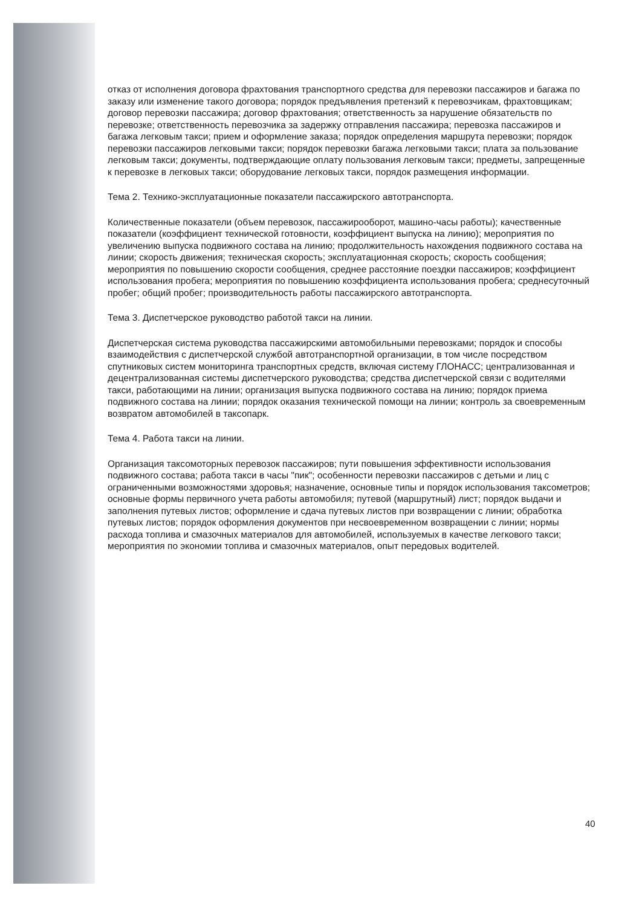отказ от исполнения договора фрахтования транспортного средства для перевозки пассажиров и багажа по заказу или изменение такого договора; порядок предъявления претензий к перевозчикам, фрахтовщикам; договор перевозки пассажира; договор фрахтования; ответственность за нарушение обязательств по перевозке; ответственность перевозчика за задержку отправления пассажира; перевозка пассажиров и багажа легковым такси; прием и оформление заказа; порядок определения маршрута перевозки; порядок перевозки пассажиров легковыми такси; порядок перевозки багажа легковыми такси; плата за пользование легковым такси; документы, подтверждающие оплату пользования легковым такси; предметы, запрещенные к перевозке в легковых такси; оборудование легковых такси, порядок размещения информации.
Тема 2. Технико-эксплуатационные показатели пассажирского автотранспорта.
Количественные показатели (объем перевозок, пассажирооборот, машино-часы работы); качественные показатели (коэффициент технической готовности, коэффициент выпуска на линию); мероприятия по увеличению выпуска подвижного состава на линию; продолжительность нахождения подвижного состава на линии; скорость движения; техническая скорость; эксплуатационная скорость; скорость сообщения; мероприятия по повышению скорости сообщения, среднее расстояние поездки пассажиров; коэффициент использования пробега; мероприятия по повышению коэффициента использования пробега; среднесуточный пробег; общий пробег; производительность работы пассажирского автотранспорта.
Тема 3. Диспетчерское руководство работой такси на линии.
Диспетчерская система руководства пассажирскими автомобильными перевозками; порядок и способы взаимодействия с диспетчерской службой автотранспортной организации, в том числе посредством спутниковых систем мониторинга транспортных средств, включая систему ГЛОНАСС; централизованная и децентрализованная системы диспетчерского руководства; средства диспетчерской связи с водителями такси, работающими на линии; организация выпуска подвижного состава на линию; порядок приема подвижного состава на линии; порядок оказания технической помощи на линии; контроль за своевременным возвратом автомобилей в таксопарк.
Тема 4. Работа такси на линии.
Организация таксомоторных перевозок пассажиров; пути повышения эффективности использования подвижного состава; работа такси в часы "пик"; особенности перевозки пассажиров с детьми и лиц с ограниченными возможностями здоровья; назначение, основные типы и порядок использования таксометров; основные формы первичного учета работы автомобиля; путевой (маршрутный) лист; порядок выдачи и заполнения путевых листов; оформление и сдача путевых листов при возвращении с линии; обработка путевых листов; порядок оформления документов при несвоевременном возвращении с линии; нормы расхода топлива и смазочных материалов для автомобилей, используемых в качестве легкового такси; мероприятия по экономии топлива и смазочных материалов, опыт передовых водителей.
40